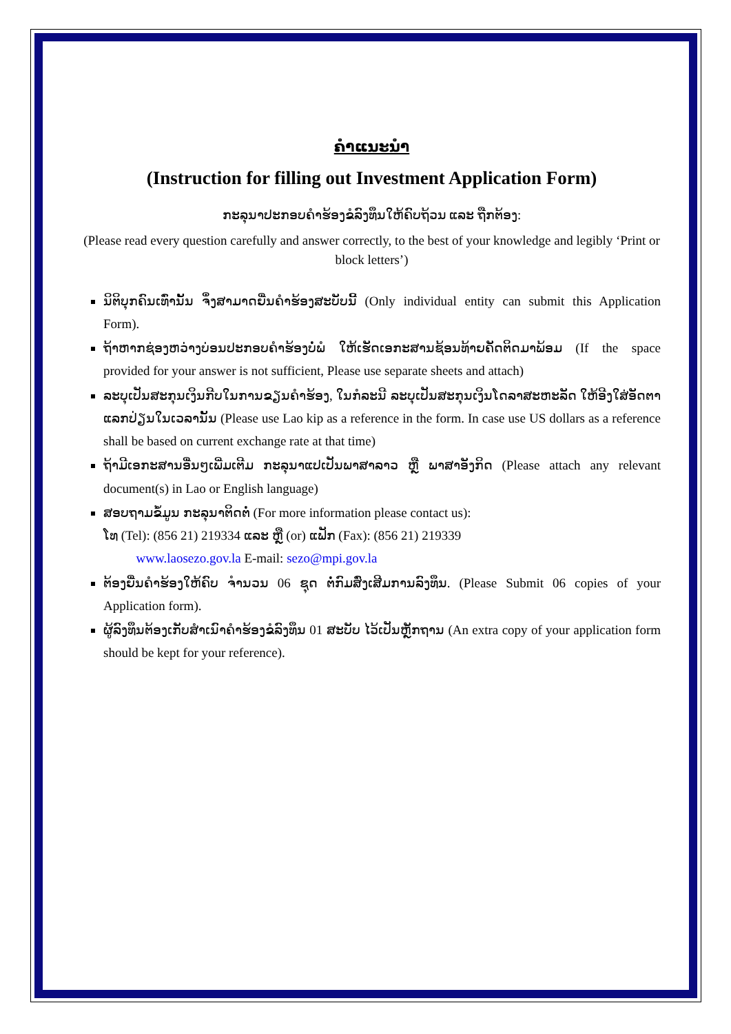ຄຳແນະນຳ
(Instruction for filling out Investment Application Form)
ກະລຸນາປະກອບຄຳຮ້ອງຂໍລົງທຶນໃຫ້ຄົບຖ້ວນ ແລະ ຖືກຕ້ອງ:
(Please read every question carefully and answer correctly, to the best of your knowledge and legibly ‘Print or block letters’)
ນິຕິບຸກຄົນເທົ່ານັ້ນ ຈຶ່ງສາມາດຍື່ນຄຳຮ້ອງສະບັບນີ້ (Only individual entity can submit this Application Form).
ຖ້າຫາກຊ່ອງຫວ່າງບ່ອນປະກອບຄຳຮ້ອງບໍ່ພໍ ໃຫ້ເຮັດເອກະສານຊ້ອນທ້າຍຄັດຕິດມາພ້ອມ (If the space provided for your answer is not sufficient, Please use separate sheets and attach)
ລະບຸເປັນສະກຸນເງິນກີບໃນການຂຽນຄຳຮ້ອງ, ໃນກໍລະນີ ລະບຸເປັນສະກຸນເງິນໂດລາສະຫະລັດ ໃຫ້ອີງໃສ່ອັດຕາແລກປ່ຽນໃນເວລານັ້ນ (Please use Lao kip as a reference in the form. In case use US dollars as a reference shall be based on current exchange rate at that time)
ຖ້າມີເອກະສານອື່ນໆເພີ່ມເຕີມ ກະລຸນາແປເປັນພາສາລາວ ຫຼື ພາສາອັງກິດ (Please attach any relevant document(s) in Lao or English language)
ສອບຖາມຂໍ້ມູນ ກະລຸນາຕິດຕໍ່ (For more information please contact us):
ໂທ (Tel): (856 21) 219334 ແລະ ຫຼື (or) ແຟັກ (Fax): (856 21) 219339
www.laosezo.gov.la E-mail: sezo@mpi.gov.la
ຕ້ອງຍື່ນຄຳຮ້ອງໃຫ້ຄົບ ຈຳນວນ 06 ຊຸດ ຕໍ່ກົມສົ່ງເສີມການລົງທຶນ. (Please Submit 06 copies of your Application form).
ຜູ້ລົງທຶນຕ້ອງເກັບສຳເນົາຄຳຮ້ອງຂໍລົງທຶນ 01 ສະບັບ ໄວ້ເປັນຫຼັກຖານ (An extra copy of your application form should be kept for your reference).